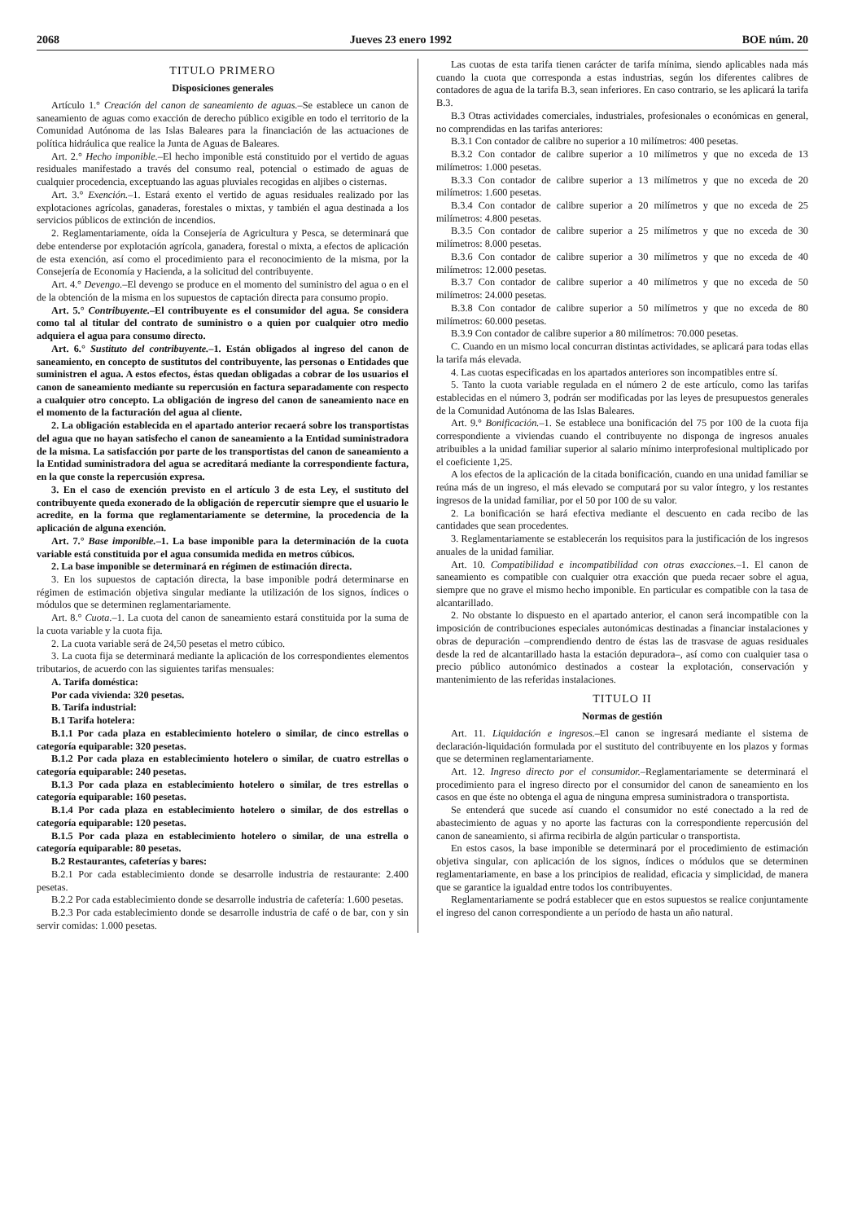2068 Jueves 23 enero 1992 BOE núm. 20
TITULO PRIMERO
Disposiciones generales
Artículo 1.° Creación del canon de saneamiento de aguas.–Se establece un canon de saneamiento de aguas como exacción de derecho público exigible en todo el territorio de la Comunidad Autónoma de las Islas Baleares para la financiación de las actuaciones de política hidráulica que realice la Junta de Aguas de Baleares.
Art. 2.° Hecho imponible.–El hecho imponible está constituido por el vertido de aguas residuales manifestado a través del consumo real, potencial o estimado de aguas de cualquier procedencia, exceptuando las aguas pluviales recogidas en aljibes o cisternas.
Art. 3.° Exención.–1. Estará exento el vertido de aguas residuales realizado por las explotaciones agrícolas, ganaderas, forestales o mixtas, y también el agua destinada a los servicios públicos de extinción de incendios.
2. Reglamentariamente, oída la Consejería de Agricultura y Pesca, se determinará que debe entenderse por explotación agrícola, ganadera, forestal o mixta, a efectos de aplicación de esta exención, así como el procedimiento para el reconocimiento de la misma, por la Consejería de Economía y Hacienda, a la solicitud del contribuyente.
Art. 4.° Devengo.–El devengo se produce en el momento del suministro del agua o en el de la obtención de la misma en los supuestos de captación directa para consumo propio.
Art. 5.° Contribuyente.–El contribuyente es el consumidor del agua. Se considera como tal al titular del contrato de suministro o a quien por cualquier otro medio adquiera el agua para consumo directo.
Art. 6.° Sustituto del contribuyente.–1. Están obligados al ingreso del canon de saneamiento, en concepto de sustitutos del contribuyente, las personas o Entidades que suministren el agua. A estos efectos, éstas quedan obligadas a cobrar de los usuarios el canon de saneamiento mediante su repercusión en factura separadamente con respecto a cualquier otro concepto. La obligación de ingreso del canon de saneamiento nace en el momento de la facturación del agua al cliente.
2. La obligación establecida en el apartado anterior recaerá sobre los transportistas del agua que no hayan satisfecho el canon de saneamiento a la Entidad suministradora de la misma. La satisfacción por parte de los transportistas del canon de saneamiento a la Entidad suministradora del agua se acreditará mediante la correspondiente factura, en la que conste la repercusión expresa.
3. En el caso de exención previsto en el artículo 3 de esta Ley, el sustituto del contribuyente queda exonerado de la obligación de repercutir siempre que el usuario le acredite, en la forma que reglamentariamente se determine, la procedencia de la aplicación de alguna exención.
Art. 7.° Base imponible.–1. La base imponible para la determinación de la cuota variable está constituida por el agua consumida medida en metros cúbicos.
2. La base imponible se determinará en régimen de estimación directa.
3. En los supuestos de captación directa, la base imponible podrá determinarse en régimen de estimación objetiva singular mediante la utilización de los signos, índices o módulos que se determinen reglamentariamente.
Art. 8.° Cuota.–1. La cuota del canon de saneamiento estará constituida por la suma de la cuota variable y la cuota fija.
2. La cuota variable será de 24,50 pesetas el metro cúbico.
3. La cuota fija se determinará mediante la aplicación de los correspondientes elementos tributarios, de acuerdo con las siguientes tarifas mensuales:
A. Tarifa doméstica:
Por cada vivienda: 320 pesetas.
B. Tarifa industrial:
B.1 Tarifa hotelera:
B.1.1 Por cada plaza en establecimiento hotelero o similar, de cinco estrellas o categoría equiparable: 320 pesetas.
B.1.2 Por cada plaza en establecimiento hotelero o similar, de cuatro estrellas o categoría equiparable: 240 pesetas.
B.1.3 Por cada plaza en establecimiento hotelero o similar, de tres estrellas o categoría equiparable: 160 pesetas.
B.1.4 Por cada plaza en establecimiento hotelero o similar, de dos estrellas o categoría equiparable: 120 pesetas.
B.1.5 Por cada plaza en establecimiento hotelero o similar, de una estrella o categoría equiparable: 80 pesetas.
B.2 Restaurantes, cafeterías y bares:
B.2.1 Por cada establecimiento donde se desarrolle industria de restaurante: 2.400 pesetas.
B.2.2 Por cada establecimiento donde se desarrolle industria de cafetería: 1.600 pesetas.
B.2.3 Por cada establecimiento donde se desarrolle industria de café o de bar, con y sin servir comidas: 1.000 pesetas.
Las cuotas de esta tarifa tienen carácter de tarifa mínima, siendo aplicables nada más cuando la cuota que corresponda a estas industrias, según los diferentes calibres de contadores de agua de la tarifa B.3, sean inferiores. En caso contrario, se les aplicará la tarifa B.3.
B.3 Otras actividades comerciales, industriales, profesionales o económicas en general, no comprendidas en las tarifas anteriores:
B.3.1 Con contador de calibre no superior a 10 milímetros: 400 pesetas.
B.3.2 Con contador de calibre superior a 10 milímetros y que no exceda de 13 milímetros: 1.000 pesetas.
B.3.3 Con contador de calibre superior a 13 milímetros y que no exceda de 20 milímetros: 1.600 pesetas.
B.3.4 Con contador de calibre superior a 20 milímetros y que no exceda de 25 milímetros: 4.800 pesetas.
B.3.5 Con contador de calibre superior a 25 milímetros y que no exceda de 30 milímetros: 8.000 pesetas.
B.3.6 Con contador de calibre superior a 30 milímetros y que no exceda de 40 milímetros: 12.000 pesetas.
B.3.7 Con contador de calibre superior a 40 milímetros y que no exceda de 50 milímetros: 24.000 pesetas.
B.3.8 Con contador de calibre superior a 50 milímetros y que no exceda de 80 milímetros: 60.000 pesetas.
B.3.9 Con contador de calibre superior a 80 milímetros: 70.000 pesetas.
C. Cuando en un mismo local concurran distintas actividades, se aplicará para todas ellas la tarifa más elevada.
4. Las cuotas especificadas en los apartados anteriores son incompatibles entre sí.
5. Tanto la cuota variable regulada en el número 2 de este artículo, como las tarifas establecidas en el número 3, podrán ser modificadas por las leyes de presupuestos generales de la Comunidad Autónoma de las Islas Baleares.
Art. 9.° Bonificación.–1. Se establece una bonificación del 75 por 100 de la cuota fija correspondiente a viviendas cuando el contribuyente no disponga de ingresos anuales atribuibles a la unidad familiar superior al salario mínimo interprofesional multiplicado por el coeficiente 1,25.
A los efectos de la aplicación de la citada bonificación, cuando en una unidad familiar se reúna más de un ingreso, el más elevado se computará por su valor íntegro, y los restantes ingresos de la unidad familiar, por el 50 por 100 de su valor.
2. La bonificación se hará efectiva mediante el descuento en cada recibo de las cantidades que sean procedentes.
3. Reglamentariamente se establecerán los requisitos para la justificación de los ingresos anuales de la unidad familiar.
Art. 10. Compatibilidad e incompatibilidad con otras exacciones.–1. El canon de saneamiento es compatible con cualquier otra exacción que pueda recaer sobre el agua, siempre que no grave el mismo hecho imponible. En particular es compatible con la tasa de alcantarillado.
2. No obstante lo dispuesto en el apartado anterior, el canon será incompatible con la imposición de contribuciones especiales autonómicas destinadas a financiar instalaciones y obras de depuración –comprendiendo dentro de éstas las de trasvase de aguas residuales desde la red de alcantarillado hasta la estación depuradora–, así como con cualquier tasa o precio público autonómico destinados a costear la explotación, conservación y mantenimiento de las referidas instalaciones.
TITULO II
Normas de gestión
Art. 11. Liquidación e ingresos.–El canon se ingresará mediante el sistema de declaración-liquidación formulada por el sustituto del contribuyente en los plazos y formas que se determinen reglamentariamente.
Art. 12. Ingreso directo por el consumidor.–Reglamentariamente se determinará el procedimiento para el ingreso directo por el consumidor del canon de saneamiento en los casos en que éste no obtenga el agua de ninguna empresa suministradora o transportista.
Se entenderá que sucede así cuando el consumidor no esté conectado a la red de abastecimiento de aguas y no aporte las facturas con la correspondiente repercusión del canon de saneamiento, si afirma recibirla de algún particular o transportista.
En estos casos, la base imponible se determinará por el procedimiento de estimación objetiva singular, con aplicación de los signos, índices o módulos que se determinen reglamentariamente, en base a los principios de realidad, eficacia y simplicidad, de manera que se garantice la igualdad entre todos los contribuyentes.
Reglamentariamente se podrá establecer que en estos supuestos se realice conjuntamente el ingreso del canon correspondiente a un período de hasta un año natural.